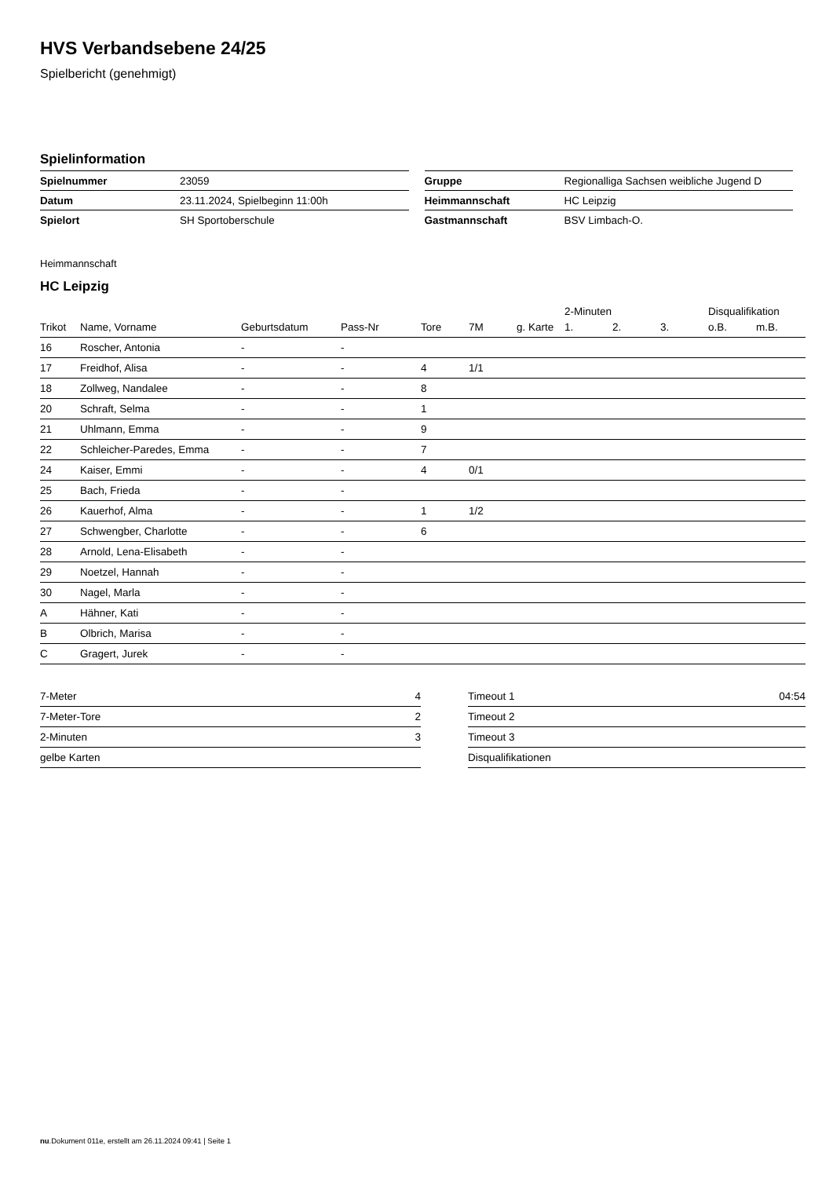HVS Verbandsebene 24/25
Spielbericht (genehmigt)
Spielinformation
| Spielnummer | 23059 |
| Datum | 23.11.2024, Spielbeginn 11:00h |
| Spielort | SH Sportoberschule |
| Gruppe | Regionalliga Sachsen weibliche Jugend D |
| Heimmannschaft | HC Leipzig |
| Gastmannschaft | BSV Limbach-O. |
Heimmannschaft
HC Leipzig
| | | | | | | | 2-Minuten | | | Disqualifikation | |
| --- | --- | --- | --- | --- | --- | --- | --- | --- | --- | --- | --- |
| Trikot | Name, Vorname | Geburtsdatum | Pass-Nr | Tore | 7M | g. Karte | 1. | 2. | 3. | o.B. | m.B. |
| 16 | Roscher, Antonia | - | - | | | | | | | | |
| 17 | Freidhof, Alisa | - | - | 4 | 1/1 | | | | | | |
| 18 | Zollweg, Nandalee | - | - | 8 | | | | | | | |
| 20 | Schraft, Selma | - | - | 1 | | | | | | | |
| 21 | Uhlmann, Emma | - | - | 9 | | | | | | | |
| 22 | Schleicher-Paredes, Emma | - | - | 7 | | | | | | | |
| 24 | Kaiser, Emmi | - | - | 4 | 0/1 | | | | | | |
| 25 | Bach, Frieda | - | - | | | | | | | | |
| 26 | Kauerhof, Alma | - | - | 1 | 1/2 | | | | | | |
| 27 | Schwengber, Charlotte | - | - | 6 | | | | | | | |
| 28 | Arnold, Lena-Elisabeth | - | - | | | | | | | | |
| 29 | Noetzel, Hannah | - | - | | | | | | | | |
| 30 | Nagel, Marla | - | - | | | | | | | | |
| A | Hähner, Kati | - | - | | | | | | | | |
| B | Olbrich, Marisa | - | - | | | | | | | | |
| C | Gragert, Jurek | - | - | | | | | | | | |
| 7-Meter | 4 |
| 7-Meter-Tore | 2 |
| 2-Minuten | 3 |
| gelbe Karten | |
| Timeout 1 | 04:54 |
| Timeout 2 | |
| Timeout 3 | |
| Disqualifikationen | |
nu.Dokument 011e, erstellt am 26.11.2024 09:41 | Seite 1